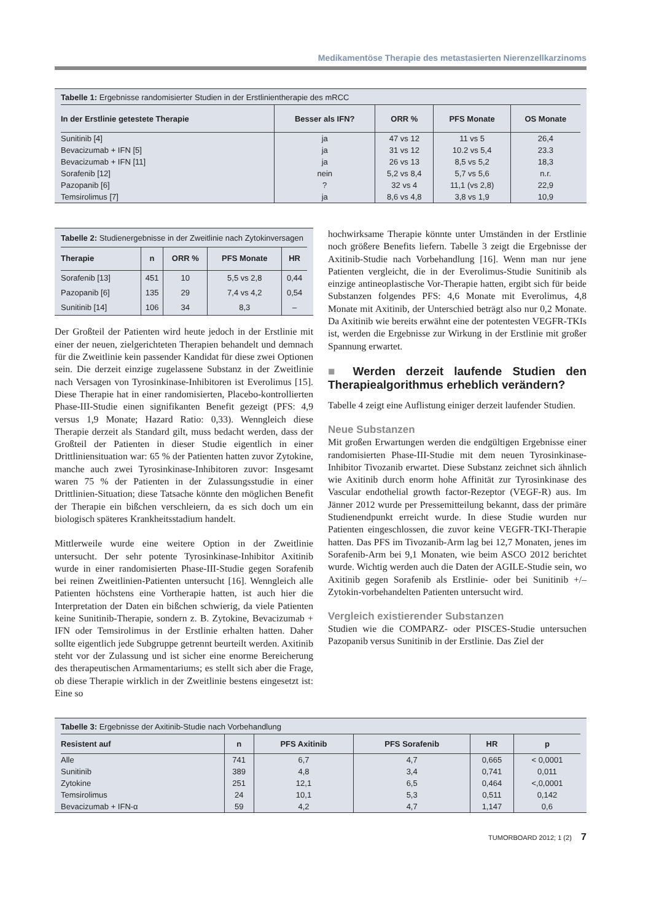Medikamentöse Therapie des metastasierten Nierenzellkarzinoms
Tabelle 1: Ergebnisse randomisierter Studien in der Erstlinientherapie des mRCC
| In der Erstlinie getestete Therapie | Besser als IFN? | ORR % | PFS Monate | OS Monate |
| --- | --- | --- | --- | --- |
| Sunitinib [4] | ja | 47 vs 12 | 11 vs 5 | 26,4 |
| Bevacizumab + IFN [5] | ja | 31 vs 12 | 10.2 vs 5,4 | 23.3 |
| Bevacizumab + IFN [11] | ja | 26 vs 13 | 8,5 vs 5,2 | 18,3 |
| Sorafenib [12] | nein | 5,2 vs 8,4 | 5,7 vs 5,6 | n.r. |
| Pazopanib [6] | ? | 32 vs 4 | 11,1 (vs 2,8) | 22,9 |
| Temsirolimus [7] | ja | 8,6 vs 4,8 | 3,8 vs 1,9 | 10,9 |
Tabelle 2: Studienergebnisse in der Zweitlinie nach Zytokinversagen
| Therapie | n | ORR % | PFS Monate | HR |
| --- | --- | --- | --- | --- |
| Sorafenib [13] | 451 | 10 | 5,5 vs 2,8 | 0,44 |
| Pazopanib [6] | 135 | 29 | 7,4 vs 4,2 | 0,54 |
| Sunitinib [14] | 106 | 34 | 8,3 | – |
Der Großteil der Patienten wird heute jedoch in der Erstlinie mit einer der neuen, zielgerichteten Therapien behandelt und demnach für die Zweitlinie kein passender Kandidat für diese zwei Optionen sein. Die derzeit einzige zugelassene Substanz in der Zweitlinie nach Versagen von Tyrosinkinase-Inhibitoren ist Everolimus [15]. Diese Therapie hat in einer randomisierten, Placebo-kontrollierten Phase-III-Studie einen signifikanten Benefit gezeigt (PFS: 4,9 versus 1,9 Monate; Hazard Ratio: 0,33). Wenngleich diese Therapie derzeit als Standard gilt, muss bedacht werden, dass der Großteil der Patienten in dieser Studie eigentlich in einer Drittliniensituation war: 65 % der Patienten hatten zuvor Zytokine, manche auch zwei Tyrosinkinase-Inhibitoren zuvor: Insgesamt waren 75 % der Patienten in der Zulassungsstudie in einer Drittlinien-Situation; diese Tatsache könnte den möglichen Benefit der Therapie ein bißchen verschleiern, da es sich doch um ein biologisch späteres Krankheitsstadium handelt.
Mittlerweile wurde eine weitere Option in der Zweitlinie untersucht. Der sehr potente Tyrosinkinase-Inhibitor Axitinib wurde in einer randomisierten Phase-III-Studie gegen Sorafenib bei reinen Zweitlinien-Patienten untersucht [16]. Wenngleich alle Patienten höchstens eine Vortherapie hatten, ist auch hier die Interpretation der Daten ein bißchen schwierig, da viele Patienten keine Sunitinib-Therapie, sondern z. B. Zytokine, Bevacizumab + IFN oder Temsirolimus in der Erstlinie erhalten hatten. Daher sollte eigentlich jede Subgruppe getrennt beurteilt werden. Axitinib steht vor der Zulassung und ist sicher eine enorme Bereicherung des therapeutischen Armamentariums; es stellt sich aber die Frage, ob diese Therapie wirklich in der Zweitlinie bestens eingesetzt ist: Eine so
hochwirksame Therapie könnte unter Umständen in der Erstlinie noch größere Benefits liefern. Tabelle 3 zeigt die Ergebnisse der Axitinib-Studie nach Vorbehandlung [16]. Wenn man nur jene Patienten vergleicht, die in der Everolimus-Studie Sunitinib als einzige antineoplastische Vor-Therapie hatten, ergibt sich für beide Substanzen folgendes PFS: 4,6 Monate mit Everolimus, 4,8 Monate mit Axitinib, der Unterschied beträgt also nur 0,2 Monate. Da Axitinib wie bereits erwähnt eine der potentesten VEGFR-TKIs ist, werden die Ergebnisse zur Wirkung in der Erstlinie mit großer Spannung erwartet.
■ Werden derzeit laufende Studien den Therapiealgorithmus erheblich verändern?
Tabelle 4 zeigt eine Auflistung einiger derzeit laufender Studien.
Neue Substanzen
Mit großen Erwartungen werden die endgültigen Ergebnisse einer randomisierten Phase-III-Studie mit dem neuen Tyrosinkinase-Inhibitor Tivozanib erwartet. Diese Substanz zeichnet sich ähnlich wie Axitinib durch enorm hohe Affinität zur Tyrosinkinase des Vascular endothelial growth factor-Rezeptor (VEGF-R) aus. Im Jänner 2012 wurde per Pressemitteilung bekannt, dass der primäre Studienendpunkt erreicht wurde. In diese Studie wurden nur Patienten eingeschlossen, die zuvor keine VEGFR-TKI-Therapie hatten. Das PFS im Tivozanib-Arm lag bei 12,7 Monaten, jenes im Sorafenib-Arm bei 9,1 Monaten, wie beim ASCO 2012 berichtet wurde. Wichtig werden auch die Daten der AGILE-Studie sein, wo Axitinib gegen Sorafenib als Erstlinie- oder bei Sunitinib +/– Zytokin-vorbehandelten Patienten untersucht wird.
Vergleich existierender Substanzen
Studien wie die COMPARZ- oder PISCES-Studie untersuchen Pazopanib versus Sunitinib in der Erstlinie. Das Ziel der
Tabelle 3: Ergebnisse der Axitinib-Studie nach Vorbehandlung
| Resistent auf | n | PFS Axitinib | PFS Sorafenib | HR | p |
| --- | --- | --- | --- | --- | --- |
| Alle | 741 | 6,7 | 4,7 | 0,665 | < 0,0001 |
| Sunitinib | 389 | 4,8 | 3,4 | 0,741 | 0,011 |
| Zytokine | 251 | 12,1 | 6,5 | 0,464 | <,0,0001 |
| Temsirolimus | 24 | 10,1 | 5,3 | 0,511 | 0,142 |
| Bevacizumab + IFN-α | 59 | 4,2 | 4,7 | 1,147 | 0,6 |
TUMORBOARD 2012; 1 (2) 7